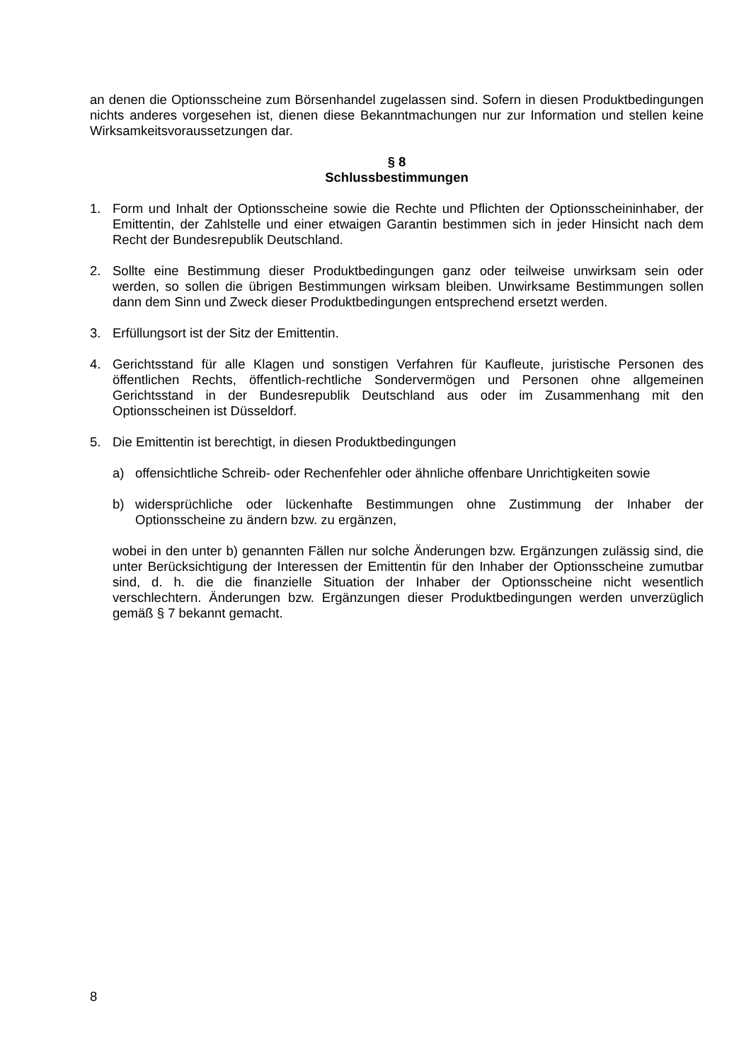an denen die Optionsscheine zum Börsenhandel zugelassen sind. Sofern in diesen Produktbedingungen nichts anderes vorgesehen ist, dienen diese Bekanntmachungen nur zur Information und stellen keine Wirksamkeitsvoraussetzungen dar.
§ 8
Schlussbestimmungen
1. Form und Inhalt der Optionsscheine sowie die Rechte und Pflichten der Optionsscheininhaber, der Emittentin, der Zahlstelle und einer etwaigen Garantin bestimmen sich in jeder Hinsicht nach dem Recht der Bundesrepublik Deutschland.
2. Sollte eine Bestimmung dieser Produktbedingungen ganz oder teilweise unwirksam sein oder werden, so sollen die übrigen Bestimmungen wirksam bleiben. Unwirksame Bestimmungen sollen dann dem Sinn und Zweck dieser Produktbedingungen entsprechend ersetzt werden.
3. Erfüllungsort ist der Sitz der Emittentin.
4. Gerichtsstand für alle Klagen und sonstigen Verfahren für Kaufleute, juristische Personen des öffentlichen Rechts, öffentlich-rechtliche Sondervermögen und Personen ohne allgemeinen Gerichtsstand in der Bundesrepublik Deutschland aus oder im Zusammenhang mit den Optionsscheinen ist Düsseldorf.
5. Die Emittentin ist berechtigt, in diesen Produktbedingungen
a) offensichtliche Schreib- oder Rechenfehler oder ähnliche offenbare Unrichtigkeiten sowie
b) widersprüchliche oder lückenhafte Bestimmungen ohne Zustimmung der Inhaber der Optionsscheine zu ändern bzw. zu ergänzen,
wobei in den unter b) genannten Fällen nur solche Änderungen bzw. Ergänzungen zulässig sind, die unter Berücksichtigung der Interessen der Emittentin für den Inhaber der Optionsscheine zumutbar sind, d. h. die die finanzielle Situation der Inhaber der Optionsscheine nicht wesentlich verschlechtern. Änderungen bzw. Ergänzungen dieser Produktbedingungen werden unverzüglich gemäß § 7 bekannt gemacht.
8